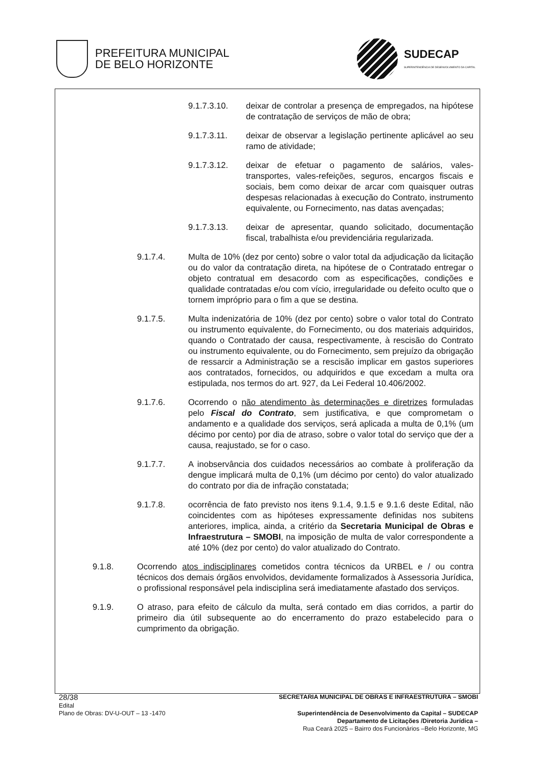PREFEITURA MUNICIPAL
DE BELO HORIZONTE
SUDECAP
SUPERINTENDÊNCIA DE DESENVOLVIMENTO DA CAPITAL
9.1.7.3.10. deixar de controlar a presença de empregados, na hipótese de contratação de serviços de mão de obra;
9.1.7.3.11. deixar de observar a legislação pertinente aplicável ao seu ramo de atividade;
9.1.7.3.12. deixar de efetuar o pagamento de salários, vales-transportes, vales-refeições, seguros, encargos fiscais e sociais, bem como deixar de arcar com quaisquer outras despesas relacionadas à execução do Contrato, instrumento equivalente, ou Fornecimento, nas datas avençadas;
9.1.7.3.13. deixar de apresentar, quando solicitado, documentação fiscal, trabalhista e/ou previdenciária regularizada.
9.1.7.4. Multa de 10% (dez por cento) sobre o valor total da adjudicação da licitação ou do valor da contratação direta, na hipótese de o Contratado entregar o objeto contratual em desacordo com as especificações, condições e qualidade contratadas e/ou com vício, irregularidade ou defeito oculto que o tornem impróprio para o fim a que se destina.
9.1.7.5. Multa indenizatória de 10% (dez por cento) sobre o valor total do Contrato ou instrumento equivalente, do Fornecimento, ou dos materiais adquiridos, quando o Contratado der causa, respectivamente, à rescisão do Contrato ou instrumento equivalente, ou do Fornecimento, sem prejuízo da obrigação de ressarcir a Administração se a rescisão implicar em gastos superiores aos contratados, fornecidos, ou adquiridos e que excedam a multa ora estipulada, nos termos do art. 927, da Lei Federal 10.406/2002.
9.1.7.6. Ocorrendo o não atendimento às determinações e diretrizes formuladas pelo Fiscal do Contrato, sem justificativa, e que comprometam o andamento e a qualidade dos serviços, será aplicada a multa de 0,1% (um décimo por cento) por dia de atraso, sobre o valor total do serviço que der a causa, reajustado, se for o caso.
9.1.7.7. A inobservância dos cuidados necessários ao combate à proliferação da dengue implicará multa de 0,1% (um décimo por cento) do valor atualizado do contrato por dia de infração constatada;
9.1.7.8. ocorrência de fato previsto nos itens 9.1.4, 9.1.5 e 9.1.6 deste Edital, não coincidentes com as hipóteses expressamente definidas nos subitens anteriores, implica, ainda, a critério da Secretaria Municipal de Obras e Infraestrutura – SMOBI, na imposição de multa de valor correspondente a até 10% (dez por cento) do valor atualizado do Contrato.
9.1.8. Ocorrendo atos indisciplinares cometidos contra técnicos da URBEL e / ou contra técnicos dos demais órgãos envolvidos, devidamente formalizados à Assessoria Jurídica, o profissional responsável pela indisciplina será imediatamente afastado dos serviços.
9.1.9. O atraso, para efeito de cálculo da multa, será contado em dias corridos, a partir do primeiro dia útil subsequente ao do encerramento do prazo estabelecido para o cumprimento da obrigação.
28/38 SECRETARIA MUNICIPAL DE OBRAS E INFRAESTRUTURA – SMOBI
Edital
Plano de Obras: DV-U-OUT – 13 -1470
Superintendência de Desenvolvimento da Capital – SUDECAP
Departamento de Licitações /Diretoria Jurídica –
Rua Ceará 2025 – Bairro dos Funcionários –Belo Horizonte, MG